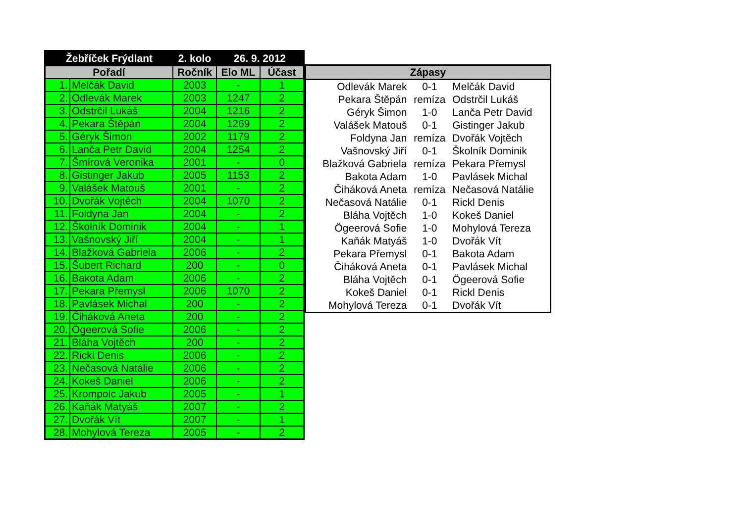| Žebříček Frýdlant | | 2. kolo | 26. 9. 2012 | |
| --- | --- | --- | --- | --- |
| Pořadí | | Ročník | Elo ML | Účast |
| 1. | Melčák David | 2003 | - | 1 |
| 2. | Odlevák Marek | 2003 | 1247 | 2 |
| 3. | Odstrčil Lukáš | 2004 | 1216 | 2 |
| 4. | Pekara Štěpán | 2004 | 1269 | 2 |
| 5. | Géryk Šimon | 2002 | 1179 | 2 |
| 6. | Lanča Petr David | 2004 | 1254 | 2 |
| 7. | Šmírová Veronika | 2001 | - | 0 |
| 8. | Gistinger Jakub | 2005 | 1153 | 2 |
| 9. | Valášek Matouš | 2001 | - | 2 |
| 10. | Dvořák Vojtěch | 2004 | 1070 | 2 |
| 11. | Foldyna Jan | 2004 | - | 2 |
| 12. | Školník Dominik | 2004 | - | 1 |
| 13. | Vašnovský Jiří | 2004 | - | 1 |
| 14. | Blažková Gabriela | 2006 | - | 2 |
| 15. | Šubert Richard | 200 | - | 0 |
| 16. | Bakota Adam | 2006 | - | 2 |
| 17. | Pekara Přemysl | 2006 | 1070 | 2 |
| 18. | Pavlásek Michal | 200 | - | 2 |
| 19. | Čiháková Aneta | 200 | - | 2 |
| 20. | Ögeerová Sofie | 2006 | - | 2 |
| 21. | Bláha Vojtěch | 200 | - | 2 |
| 22. | Rickl Denis | 2006 | - | 2 |
| 23. | Nečasová Natálie | 2006 | - | 2 |
| 24. | Kokeš Daniel | 2006 | - | 2 |
| 25. | Krompolc Jakub | 2005 | - | 1 |
| 26. | Kaňák Matyáš | 2007 | - | 2 |
| 27. | Dvořák Vít | 2007 | - | 1 |
| 28. | Mohylová Tereza | 2005 | - | 2 |
| Zápasy | | |
| --- | --- | --- |
| Odlevák Marek | 0-1 | Melčák David |
| Pekara Štěpán | remíza | Odstrčil Lukáš |
| Géryk Šimon | 1-0 | Lanča Petr David |
| Valášek Matouš | 0-1 | Gistinger Jakub |
| Foldyna Jan | remíza | Dvořák Vojtěch |
| Vašnovský Jiří | 0-1 | Školník Dominik |
| Blažková Gabriela | remíza | Pekara Přemysl |
| Bakota Adam | 1-0 | Pavlásek Michal |
| Čiháková Aneta | remíza | Nečasová Natálie |
| Nečasová Natálie | 0-1 | Rickl Denis |
| Bláha Vojtěch | 1-0 | Kokeš Daniel |
| Ögeerová Sofie | 1-0 | Mohylová Tereza |
| Kaňák Matyáš | 1-0 | Dvořák Vít |
| Pekara Přemysl | 0-1 | Bakota Adam |
| Čiháková Aneta | 0-1 | Pavlásek Michal |
| Bláha Vojtěch | 0-1 | Ögeerová Sofie |
| Kokeš Daniel | 0-1 | Rickl Denis |
| Mohylová Tereza | 0-1 | Dvořák Vít |